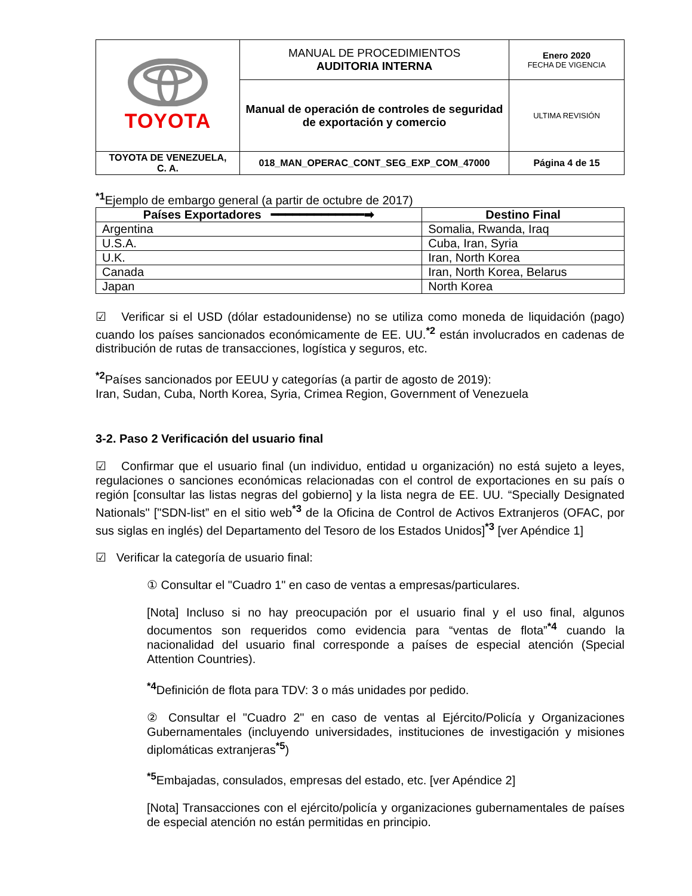| TOYOTA | MANUAL DE PROCEDIMIENTOS AUDITORIA INTERNA | Enero 2020 FECHA DE VIGENCIA |
| | Manual de operación de controles de seguridad de exportación y comercio | ULTIMA REVISIÓN |
| TOYOTA DE VENEZUELA, C. A. | 018_MAN_OPERAC_CONT_SEG_EXP_COM_47000 | Página 4 de 15 |
<sup>*1</sup>Ejemplo de embargo general (a partir de octubre de 2017)
| Países Exportadores ━━━━━━━━━━━━━➡ | Destino Final |
| --- | --- |
| Argentina | Somalia, Rwanda, Iraq |
| U.S.A. | Cuba, Iran, Syria |
| U.K. | Iran, North Korea |
| Canada | Iran, North Korea, Belarus |
| Japan | North Korea |
☑ Verificar si el USD (dólar estadounidense) no se utiliza como moneda de liquidación (pago) cuando los países sancionados económicamente de EE. UU.<sup>*2</sup> están involucrados en cadenas de distribución de rutas de transacciones, logística y seguros, etc.
<sup>*2</sup>Países sancionados por EEUU y categorías (a partir de agosto de 2019):
Iran, Sudan, Cuba, North Korea, Syria, Crimea Region, Government of Venezuela
3-2. Paso 2 Verificación del usuario final
☑ Confirmar que el usuario final (un individuo, entidad u organización) no está sujeto a leyes, regulaciones o sanciones económicas relacionadas con el control de exportaciones en su país o región [consultar las listas negras del gobierno] y la lista negra de EE. UU. “Specially Designated Nationals" ["SDN-list” en el sitio web<sup>*3</sup> de la Oficina de Control de Activos Extranjeros (OFAC, por sus siglas en inglés) del Departamento del Tesoro de los Estados Unidos]<sup>*3</sup> [ver Apéndice 1]
☑ Verificar la categoría de usuario final:
① Consultar el "Cuadro 1" en caso de ventas a empresas/particulares.
[Nota] Incluso si no hay preocupación por el usuario final y el uso final, algunos documentos son requeridos como evidencia para “ventas de flota”<sup>*4</sup> cuando la nacionalidad del usuario final corresponde a países de especial atención (Special Attention Countries).
<sup>*4</sup>Definición de flota para TDV: 3 o más unidades por pedido.
② Consultar el "Cuadro 2" en caso de ventas al Ejército/Policía y Organizaciones Gubernamentales (incluyendo universidades, instituciones de investigación y misiones diplomáticas extranjeras<sup>*5</sup>)
<sup>*5</sup>Embajadas, consulados, empresas del estado, etc. [ver Apéndice 2]
[Nota] Transacciones con el ejército/policía y organizaciones gubernamentales de países de especial atención no están permitidas en principio.